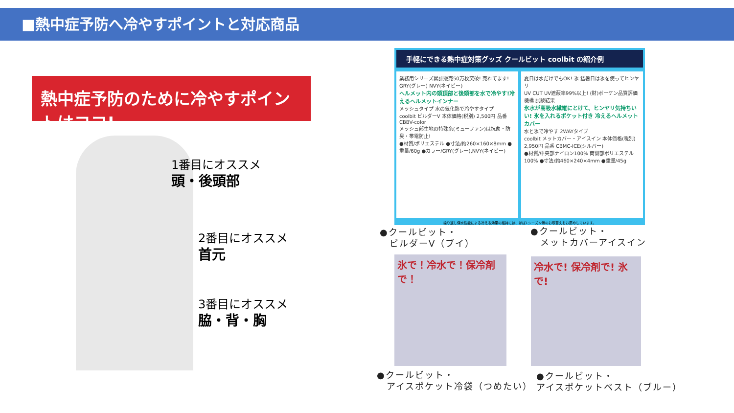■熱中症予防へ冷やすポイントと対応商品
熱中症予防のために冷やすポイントはココ!
1番目にオススメ
頭・後頭部
2番目にオススメ
首元
3番目にオススメ
脇・背・胸
手軽にできる熱中症対策グッズ クールビット coolbit の紹介例
業務用シリーズ累計販売50万枚突破! 売れてます!
GRY(グレー) NVY(ネイビー)
ヘルメット内の頭頂部と後頭部を水で冷やす!冷えるヘルメットインナー
メッシュタイプ 水の気化熱で冷やすタイプ
coolbit ビルダーV 本体価格(税別) 2,500円 品番 CBBV-color
メッシュ部生地の特殊糸(ミューファン)は抗菌・防臭・帯電防止!
●材質/ポリエステル ●寸法/約260×160×8mm ●重量/60g ●カラー/GRY(グレー),NVY(ネイビー)
夏日は水だけでもOK! 氷 猛暑日は氷を使ってヒンヤリ
UV CUT UV遮蔽率99%以上! (財)ボーケン品質評価機構 試験結果
氷水が高吸水繊維にとけて、ヒンヤリ気持ちいい! 氷を入れるポケット付き 冷えるヘルメットカバー
水と氷で冷やす 2WAYタイプ
coolbit メットカバー・アイスイン 本体価格(税別) 2,950円 品番 CBMC-ICE(シルバー)
●材質/中央部ナイロン100% 両側部ポリエステル100% ●寸法/約460×240×4mm ●重量/45g
繰り返し保水性能による冷える効果の維持には、ほぼ1シーズン毎のお取替えをお薦めしています。
●クールビット・
　ビルダーV（ブイ）
●クールビット・
　メットカバーアイスイン
氷で！冷水で！保冷剤で！
冷水で! 保冷剤で! 氷で!
●クールビット・
　アイスポケット冷袋（つめたい）
●クールビット・
アイスポケットベスト（ブルー）